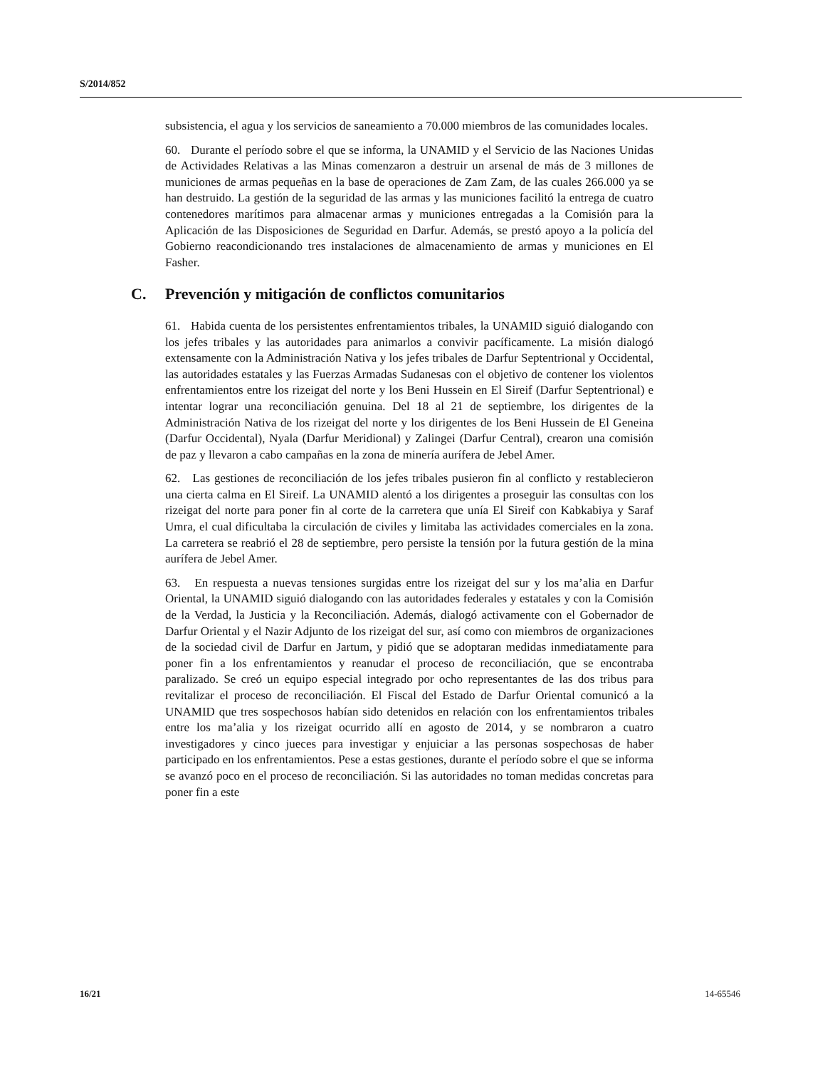S/2014/852
subsistencia, el agua y los servicios de saneamiento a 70.000 miembros de las comunidades locales.
60. Durante el período sobre el que se informa, la UNAMID y el Servicio de las Naciones Unidas de Actividades Relativas a las Minas comenzaron a destruir un arsenal de más de 3 millones de municiones de armas pequeñas en la base de operaciones de Zam Zam, de las cuales 266.000 ya se han destruido. La gestión de la seguridad de las armas y las municiones facilitó la entrega de cuatro contenedores marítimos para almacenar armas y municiones entregadas a la Comisión para la Aplicación de las Disposiciones de Seguridad en Darfur. Además, se prestó apoyo a la policía del Gobierno reacondicionando tres instalaciones de almacenamiento de armas y municiones en El Fasher.
C. Prevención y mitigación de conflictos comunitarios
61. Habida cuenta de los persistentes enfrentamientos tribales, la UNAMID siguió dialogando con los jefes tribales y las autoridades para animarlos a convivir pacíficamente. La misión dialogó extensamente con la Administración Nativa y los jefes tribales de Darfur Septentrional y Occidental, las autoridades estatales y las Fuerzas Armadas Sudanesas con el objetivo de contener los violentos enfrentamientos entre los rizeigat del norte y los Beni Hussein en El Sireif (Darfur Septentrional) e intentar lograr una reconciliación genuina. Del 18 al 21 de septiembre, los dirigentes de la Administración Nativa de los rizeigat del norte y los dirigentes de los Beni Hussein de El Geneina (Darfur Occidental), Nyala (Darfur Meridional) y Zalingei (Darfur Central), crearon una comisión de paz y llevaron a cabo campañas en la zona de minería aurífera de Jebel Amer.
62. Las gestiones de reconciliación de los jefes tribales pusieron fin al conflicto y restablecieron una cierta calma en El Sireif. La UNAMID alentó a los dirigentes a proseguir las consultas con los rizeigat del norte para poner fin al corte de la carretera que unía El Sireif con Kabkabiya y Saraf Umra, el cual dificultaba la circulación de civiles y limitaba las actividades comerciales en la zona. La carretera se reabrió el 28 de septiembre, pero persiste la tensión por la futura gestión de la mina aurífera de Jebel Amer.
63. En respuesta a nuevas tensiones surgidas entre los rizeigat del sur y los ma’alia en Darfur Oriental, la UNAMID siguió dialogando con las autoridades federales y estatales y con la Comisión de la Verdad, la Justicia y la Reconciliación. Además, dialogó activamente con el Gobernador de Darfur Oriental y el Nazir Adjunto de los rizeigat del sur, así como con miembros de organizaciones de la sociedad civil de Darfur en Jartum, y pidió que se adoptaran medidas inmediatamente para poner fin a los enfrentamientos y reanudar el proceso de reconciliación, que se encontraba paralizado. Se creó un equipo especial integrado por ocho representantes de las dos tribus para revitalizar el proceso de reconciliación. El Fiscal del Estado de Darfur Oriental comunicó a la UNAMID que tres sospechosos habían sido detenidos en relación con los enfrentamientos tribales entre los ma’alia y los rizeigat ocurrido allí en agosto de 2014, y se nombraron a cuatro investigadores y cinco jueces para investigar y enjuiciar a las personas sospechosas de haber participado en los enfrentamientos. Pese a estas gestiones, durante el período sobre el que se informa se avanzó poco en el proceso de reconciliación. Si las autoridades no toman medidas concretas para poner fin a este
16/21 14-65546